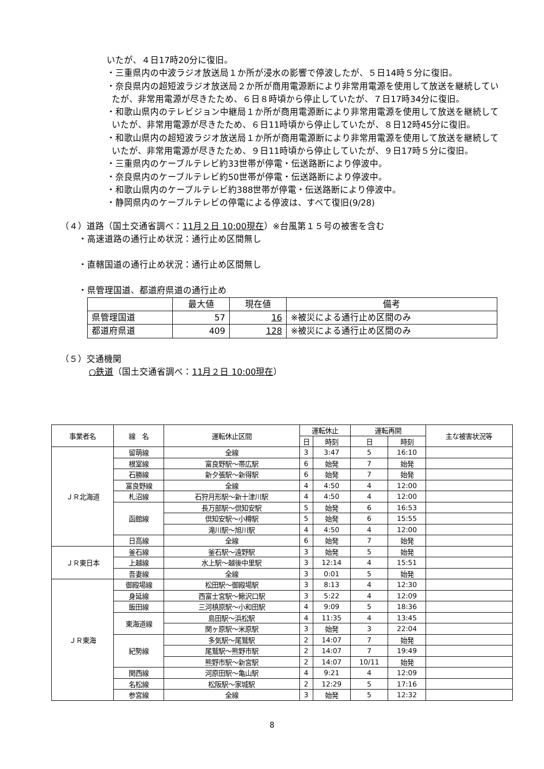いたが、４日17時20分に復旧。
・三重県内の中波ラジオ放送局１か所が浸水の影響で停波したが、５日14時５分に復旧。
・奈良県内の超短波ラジオ放送局２か所が商用電源断により非常用電源を使用して放送を継続していたが、非常用電源が尽きたため、６日８時頃から停止していたが、７日17時34分に復旧。
・和歌山県内のテレビジョン中継局１か所が商用電源断により非常用電源を使用して放送を継続していたが、非常用電源が尽きたため、６日11時頃から停止していたが、８日12時45分に復旧。
・和歌山県内の超短波ラジオ放送局１か所が商用電源断により非常用電源を使用して放送を継続していたが、非常用電源が尽きたため、９日11時頃から停止していたが、９日17時５分に復旧。
・三重県内のケーブルテレビ約33世帯が停電・伝送路断により停波中。
・奈良県内のケーブルテレビ約50世帯が停電・伝送路断により停波中。
・和歌山県内のケーブルテレビ約388世帯が停電・伝送路断により停波中。
・静岡県内のケーブルテレビの停電による停波は、すべて復旧(9/28)
（４）道路（国土交通省調べ：11月２日 10:00現在）※台風第１５号の被害を含む
・高速道路の通行止め状況：通行止め区間無し
・直轄国道の通行止め状況：通行止め区間無し
・県管理国道、都道府県道の通行止め
| | 最大値 | 現在値 | 備考 |
| --- | --- | --- | --- |
| 県管理国道 | 57 | 16 | ※被災による通行止め区間のみ |
| 都道府県道 | 409 | 128 | ※被災による通行止め区間のみ |
（５）交通機関
○鉄道（国土交通省調べ：11月２日 10:00現在）
| 事業者名 | 線 名 | 運転休止区間 | 運転休止 | | 運転再開 | | 主な被害状況等 |
| --- | --- | --- | --- | --- | --- | --- | --- |
| | | | 日 | 時刻 | 日 | 時刻 | |
| ＪＲ北海道 | 留萌線 | 全線 | 3 | 3:47 | 5 | 16:10 | |
| | 根室線 | 富良野駅～帯広駅 | 6 | 始発 | 7 | 始発 | |
| | 石勝線 | 新夕張駅～新得駅 | 6 | 始発 | 7 | 始発 | |
| | 富良野線 | 全線 | 4 | 4:50 | 4 | 12:00 | |
| | 札沼線 | 石狩月形駅～新十津川駅 | 4 | 4:50 | 4 | 12:00 | |
| | 函館線 | 長万部駅～倶知安駅 | 5 | 始発 | 6 | 16:53 | |
| | | 倶知安駅～小樽駅 | 5 | 始発 | 6 | 15:55 | |
| | | 滝川駅～旭川駅 | 4 | 4:50 | 4 | 12:00 | |
| | 日高線 | 全線 | 6 | 始発 | 7 | 始発 | |
| ＪＲ東日本 | 釜石線 | 釜石駅～遠野駅 | 3 | 始発 | 5 | 始発 | |
| | 上越線 | 水上駅～越後中里駅 | 3 | 12:14 | 4 | 15:51 | |
| | 吾妻線 | 全線 | 3 | 0:01 | 5 | 始発 | |
| ＪＲ東海 | 御殿場線 | 松田駅～御殿場駅 | 3 | 8:13 | 4 | 12:30 | |
| | 身延線 | 西富士宮駅～鰍沢口駅 | 3 | 5:22 | 4 | 12:09 | |
| | 飯田線 | 三河槙原駅～小和田駅 | 4 | 9:09 | 5 | 18:36 | |
| | 東海道線 | 島田駅～浜松駅 | 4 | 11:35 | 4 | 13:45 | |
| | | 関ヶ原駅～米原駅 | 3 | 始発 | 3 | 22:04 | |
| | 紀勢線 | 多気駅～尾鷲駅 | 2 | 14:07 | 7 | 始発 | |
| | | 尾鷲駅～熊野市駅 | 2 | 14:07 | 7 | 19:49 | |
| | | 熊野市駅～新宮駅 | 2 | 14:07 | 10/11 | 始発 | |
| | 関西線 | 河原田駅～亀山駅 | 4 | 9:21 | 4 | 12:09 | |
| | 名松線 | 松阪駅～家城駅 | 2 | 12:29 | 5 | 17:16 | |
| | 参宮線 | 全線 | 3 | 始発 | 5 | 12:32 | |
8